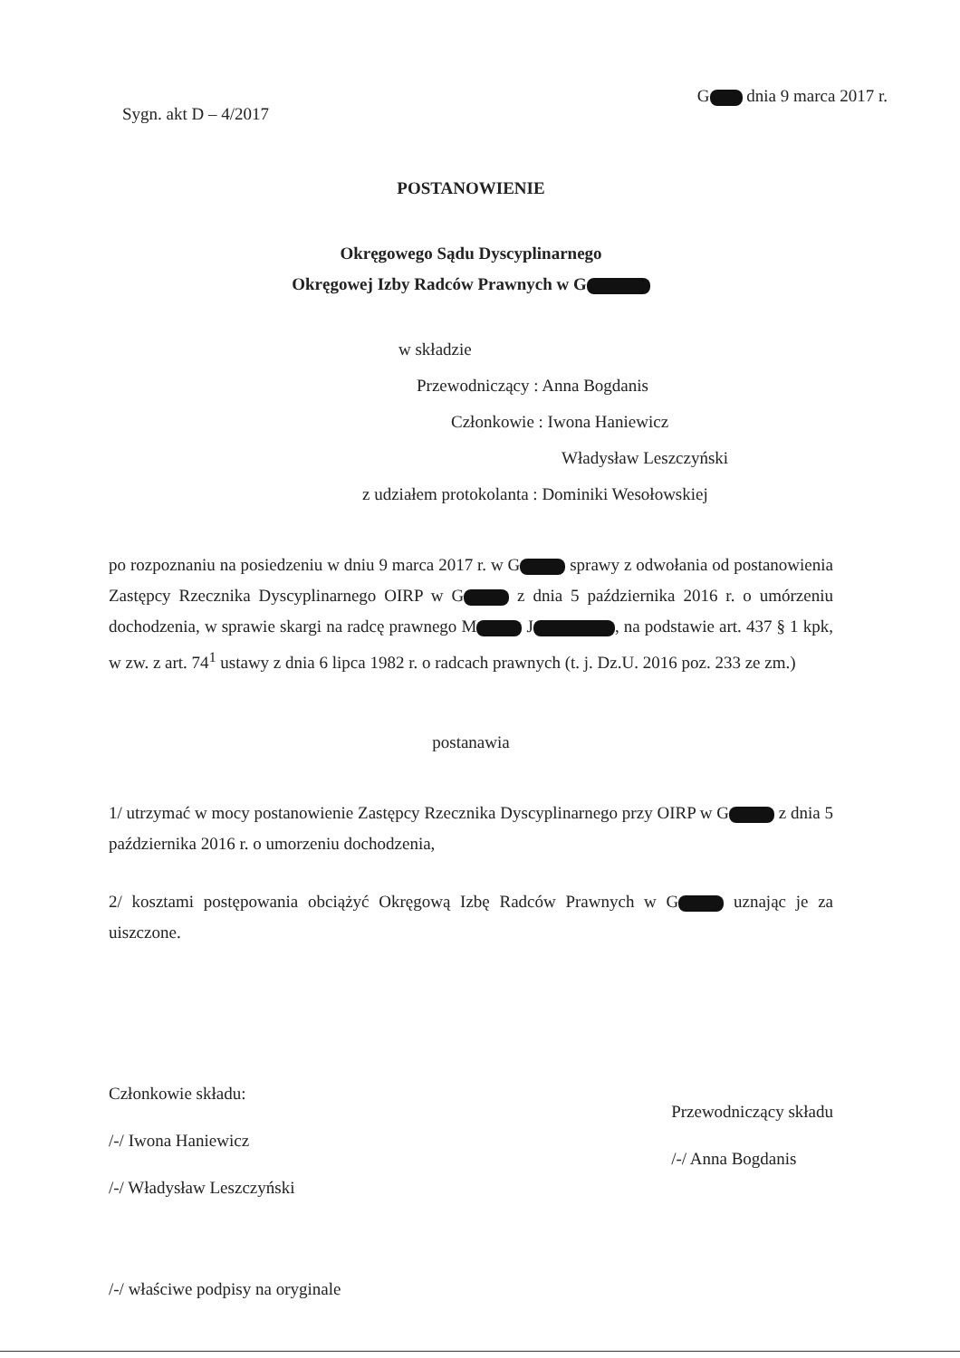G dnia 9 marca 2017 r.
Sygn. akt D – 4/2017
POSTANOWIENIE
Okręgowego Sądu Dyscyplinarnego
Okręgowej Izby Radców Prawnych w G
w składzie
Przewodniczący : Anna Bogdanis
Członkowie : Iwona Haniewicz
Władysław Leszczyński
z udziałem protokolanta : Dominiki Wesołowskiej
po rozpoznaniu na posiedzeniu w dniu 9 marca 2017 r. w G sprawy z odwołania od postanowienia Zastępcy Rzecznika Dyscyplinarnego OIRP w G z dnia 5 października 2016 r. o umórzeniu dochodzenia, w sprawie skargi na radcę prawnego M J , na podstawie art. 437 § 1 kpk, w zw. z art. 74<sup>1</sup> ustawy z dnia 6 lipca 1982 r. o radcach prawnych (t. j. Dz.U. 2016 poz. 233 ze zm.)
postanawia
1/ utrzymać w mocy postanowienie Zastępcy Rzecznika Dyscyplinarnego przy OIRP w G z dnia 5 października 2016 r. o umorzeniu dochodzenia,
2/ kosztami postępowania obciążyć Okręgową Izbę Radców Prawnych w G uznając je za uiszczone.
Członkowie składu:
/-/ Iwona Haniewicz
/-/ Władysław Leszczyński
Przewodniczący składu
/-/ Anna Bogdanis
/-/ właściwe podpisy na oryginale